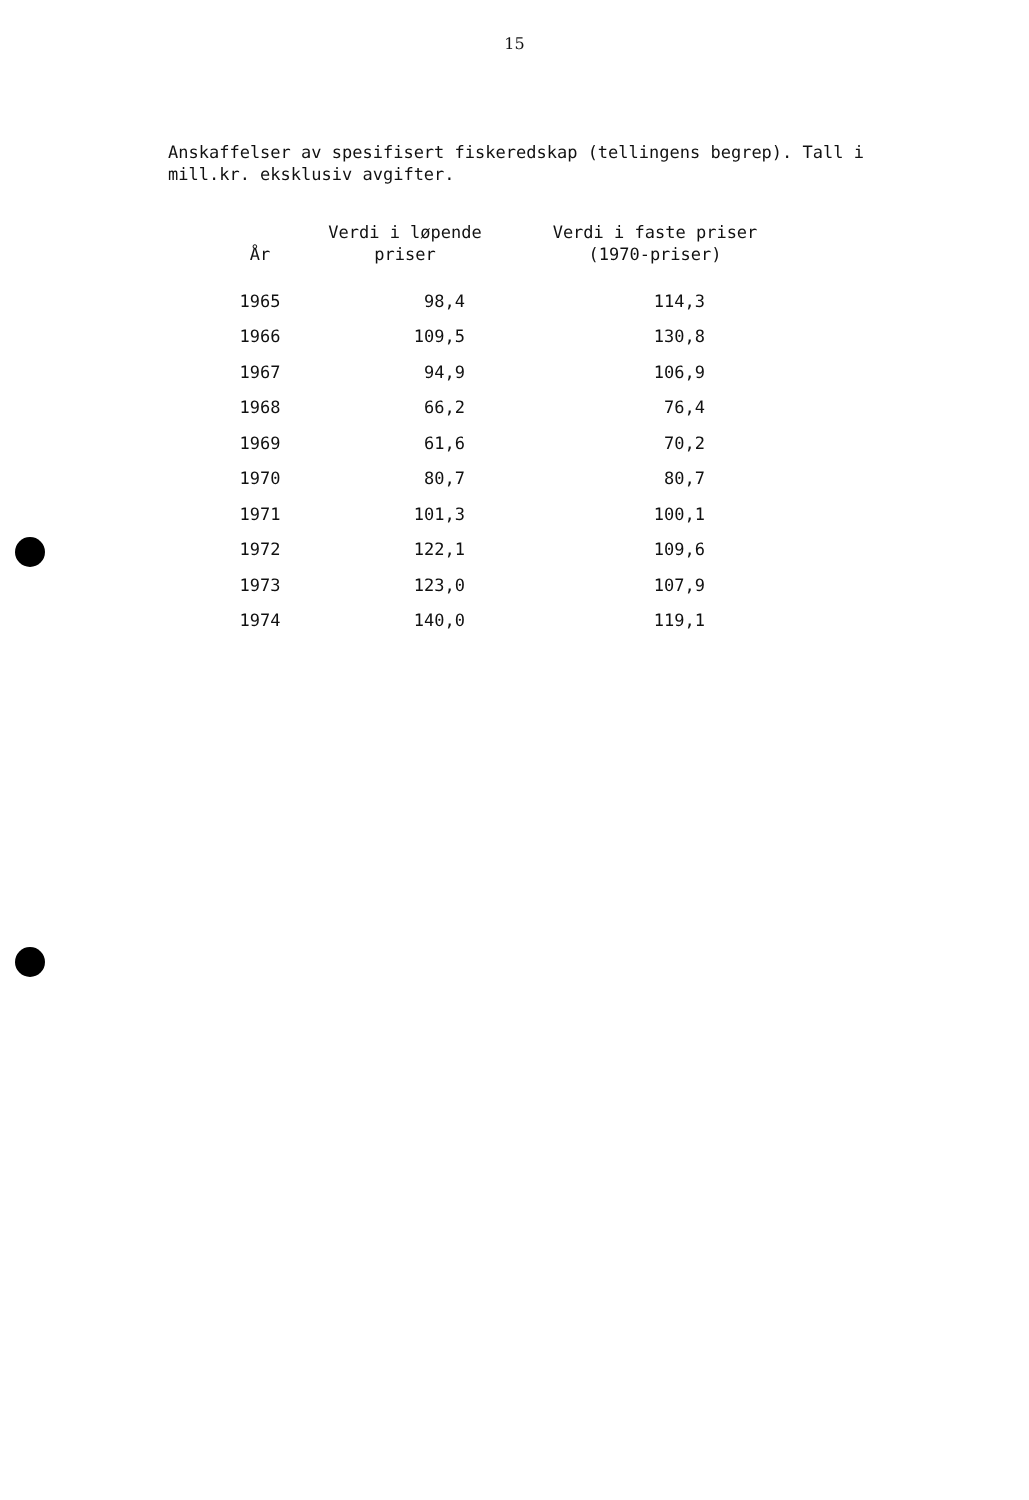15
Anskaffelser av spesifisert fiskeredskap (tellingens begrep). Tall i mill.kr. eksklusiv avgifter.
| År | Verdi i løpende priser | Verdi i faste priser (1970-priser) |
| --- | --- | --- |
| 1965 | 98,4 | 114,3 |
| 1966 | 109,5 | 130,8 |
| 1967 | 94,9 | 106,9 |
| 1968 | 66,2 | 76,4 |
| 1969 | 61,6 | 70,2 |
| 1970 | 80,7 | 80,7 |
| 1971 | 101,3 | 100,1 |
| 1972 | 122,1 | 109,6 |
| 1973 | 123,0 | 107,9 |
| 1974 | 140,0 | 119,1 |